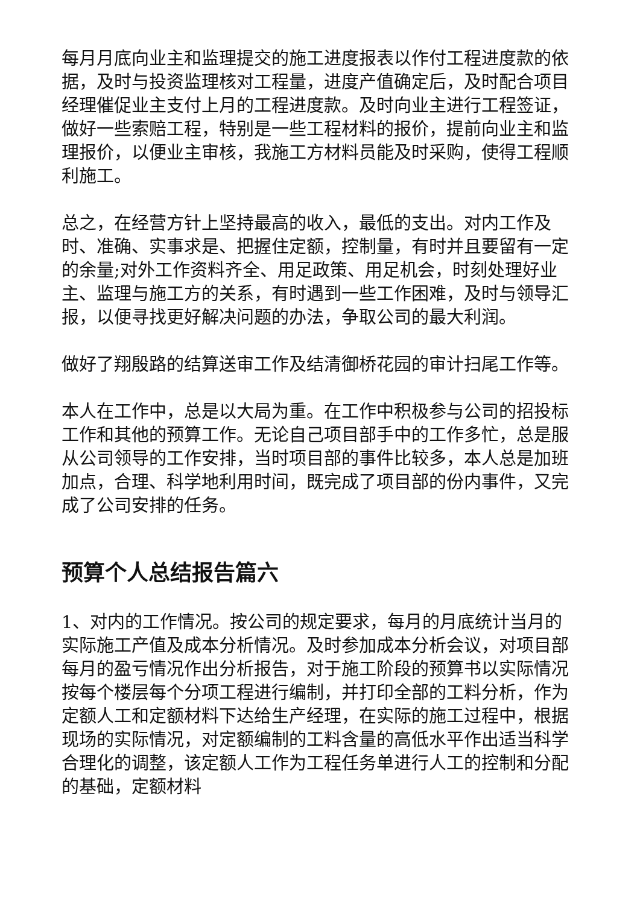每月月底向业主和监理提交的施工进度报表以作付工程进度款的依据，及时与投资监理核对工程量，进度产值确定后，及时配合项目经理催促业主支付上月的工程进度款。及时向业主进行工程签证，做好一些索赔工程，特别是一些工程材料的报价，提前向业主和监理报价，以便业主审核，我施工方材料员能及时采购，使得工程顺利施工。
总之，在经营方针上坚持最高的收入，最低的支出。对内工作及时、准确、实事求是、把握住定额，控制量，有时并且要留有一定的余量;对外工作资料齐全、用足政策、用足机会，时刻处理好业主、监理与施工方的关系，有时遇到一些工作困难，及时与领导汇报，以便寻找更好解决问题的办法，争取公司的最大利润。
做好了翔殷路的结算送审工作及结清御桥花园的审计扫尾工作等。
本人在工作中，总是以大局为重。在工作中积极参与公司的招投标工作和其他的预算工作。无论自己项目部手中的工作多忙，总是服从公司领导的工作安排，当时项目部的事件比较多，本人总是加班加点，合理、科学地利用时间，既完成了项目部的份内事件，又完成了公司安排的任务。
预算个人总结报告篇六
1、对内的工作情况。按公司的规定要求，每月的月底统计当月的实际施工产值及成本分析情况。及时参加成本分析会议，对项目部每月的盈亏情况作出分析报告，对于施工阶段的预算书以实际情况按每个楼层每个分项工程进行编制，并打印全部的工料分析，作为定额人工和定额材料下达给生产经理，在实际的施工过程中，根据现场的实际情况，对定额编制的工料含量的高低水平作出适当科学合理化的调整，该定额人工作为工程任务单进行人工的控制和分配的基础，定额材料